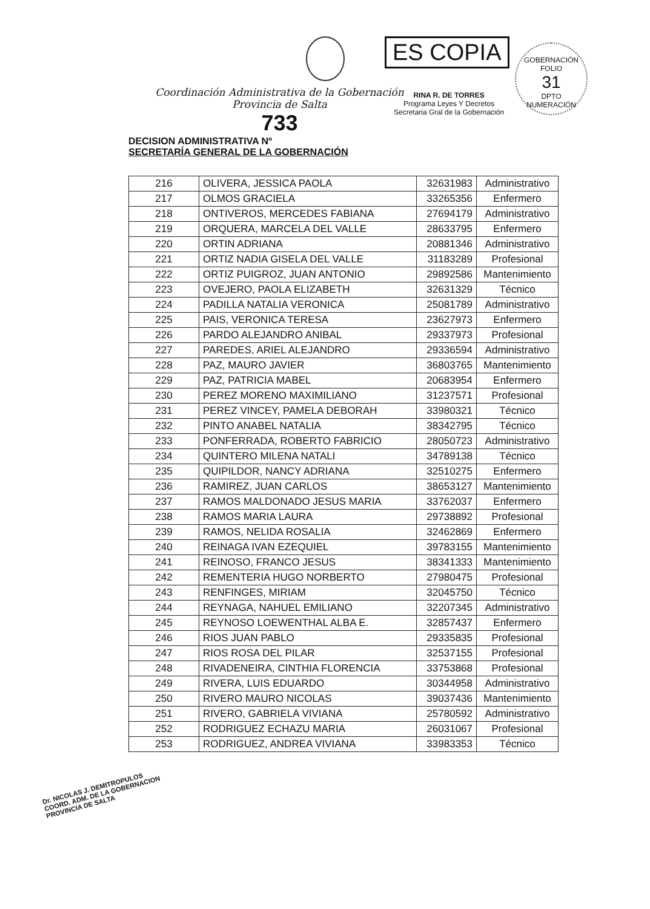ES COPIA
RINA R. DE TORRES
Programa Leyes Y Decretos
Secretaria Gral de la Gobernación
GOBERNACIÓN
FOLIO
31
DPTO NUMERACIÓN
Coordinación Administrativa de la Gobernación
Provincia de Salta
733
DECISION ADMINISTRATIVA Nº
SECRETARÍA GENERAL DE LA GOBERNACIÓN
| 216 | OLIVERA, JESSICA PAOLA | 32631983 | Administrativo |
| 217 | OLMOS GRACIELA | 33265356 | Enfermero |
| 218 | ONTIVEROS, MERCEDES FABIANA | 27694179 | Administrativo |
| 219 | ORQUERA, MARCELA DEL VALLE | 28633795 | Enfermero |
| 220 | ORTIN ADRIANA | 20881346 | Administrativo |
| 221 | ORTIZ NADIA GISELA DEL VALLE | 31183289 | Profesional |
| 222 | ORTIZ PUIGROZ, JUAN ANTONIO | 29892586 | Mantenimiento |
| 223 | OVEJERO, PAOLA ELIZABETH | 32631329 | Técnico |
| 224 | PADILLA NATALIA VERONICA | 25081789 | Administrativo |
| 225 | PAIS, VERONICA TERESA | 23627973 | Enfermero |
| 226 | PARDO ALEJANDRO ANIBAL | 29337973 | Profesional |
| 227 | PAREDES, ARIEL ALEJANDRO | 29336594 | Administrativo |
| 228 | PAZ, MAURO JAVIER | 36803765 | Mantenimiento |
| 229 | PAZ, PATRICIA MABEL | 20683954 | Enfermero |
| 230 | PEREZ MORENO MAXIMILIANO | 31237571 | Profesional |
| 231 | PEREZ VINCEY, PAMELA DEBORAH | 33980321 | Técnico |
| 232 | PINTO ANABEL NATALIA | 38342795 | Técnico |
| 233 | PONFERRADA, ROBERTO FABRICIO | 28050723 | Administrativo |
| 234 | QUINTERO MILENA NATALI | 34789138 | Técnico |
| 235 | QUIPILDOR, NANCY ADRIANA | 32510275 | Enfermero |
| 236 | RAMIREZ, JUAN CARLOS | 38653127 | Mantenimiento |
| 237 | RAMOS MALDONADO JESUS MARIA | 33762037 | Enfermero |
| 238 | RAMOS MARIA LAURA | 29738892 | Profesional |
| 239 | RAMOS, NELIDA ROSALIA | 32462869 | Enfermero |
| 240 | REINAGA IVAN EZEQUIEL | 39783155 | Mantenimiento |
| 241 | REINOSO, FRANCO JESUS | 38341333 | Mantenimiento |
| 242 | REMENTERIA HUGO NORBERTO | 27980475 | Profesional |
| 243 | RENFINGES, MIRIAM | 32045750 | Técnico |
| 244 | REYNAGA, NAHUEL EMILIANO | 32207345 | Administrativo |
| 245 | REYNOSO LOEWENTHAL ALBA E. | 32857437 | Enfermero |
| 246 | RIOS JUAN PABLO | 29335835 | Profesional |
| 247 | RIOS ROSA DEL PILAR | 32537155 | Profesional |
| 248 | RIVADENEIRA, CINTHIA FLORENCIA | 33753868 | Profesional |
| 249 | RIVERA, LUIS EDUARDO | 30344958 | Administrativo |
| 250 | RIVERO MAURO NICOLAS | 39037436 | Mantenimiento |
| 251 | RIVERO, GABRIELA VIVIANA | 25780592 | Administrativo |
| 252 | RODRIGUEZ ECHAZU MARIA | 26031067 | Profesional |
| 253 | RODRIGUEZ, ANDREA VIVIANA | 33983353 | Técnico |
Dr. NICOLAS J. DEMITROPULOS
COORD. ADM. DE LA GOBERNACION
PROVINCIA DE SALTA